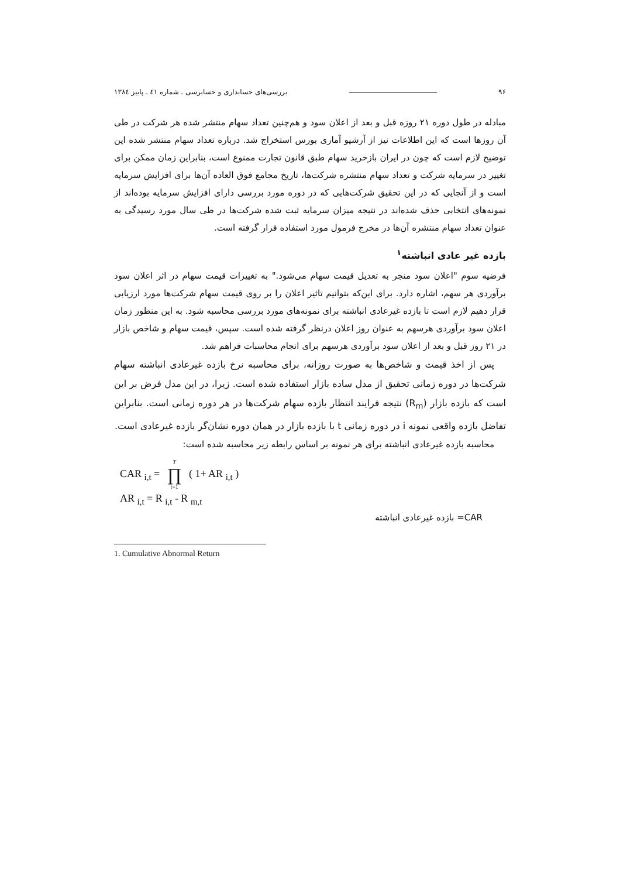۹۶ بررسی‌های حسابداری و حسابرسی ـ شماره ٤۱ ـ پاییز ۱۳۸٤
مبادله در طول دوره ۲۱ روزه قبل و بعد از اعلان سود و هم‌چنین تعداد سهام منتشر شده هر شرکت در طی آن روزها است که این اطلاعات نیز از آرشیو آماری بورس استخراج شد. درباره تعداد سهام منتشر شده این توضیح لازم است که چون در ایران بازخرید سهام طبق قانون تجارت ممنوع است، بنابراین زمان ممکن برای تغییر در سرمایه شرکت و تعداد سهام منتشره شرکت‌ها، تاریخ مجامع فوق العاده آن‌ها برای افزایش سرمایه است و از آنجایی که در این تحقیق شرکت‌هایی که در دوره مورد بررسی دارای افزایش سرمایه بوده‌اند از نمونه‌های انتخابی حذف شده‌اند در نتیجه میزان سرمایه ثبت شده شرکت‌ها در طی سال مورد رسیدگی به عنوان تعداد سهام منتشره آن‌ها در مخرج فرمول مورد استفاده قرار گرفته است.
بازده غیر عادی انباشته<sup>۱</sup>
فرضیه سوم "اعلان سود منجر به تعدیل قیمت سهام می‌شود." به تغییرات قیمت سهام در اثر اعلان سود برآوردی هر سهم، اشاره دارد. برای این‌که بتوانیم تاثیر اعلان را بر روی قیمت سهام شرکت‌ها مورد ارزیابی قرار دهیم لازم است تا بازده غیرعادی انباشته برای نمونه‌های مورد بررسی محاسبه شود. به این منظور زمان اعلان سود برآوردی هرسهم به عنوان روز اعلان درنظر گرفته شده است. سپس، قیمت سهام و شاخص بازار در ۲۱ روز قبل و بعد از اعلان سود برآوردی هرسهم برای انجام محاسبات فراهم شد.
پس از اخذ قیمت و شاخص‌ها به صورت روزانه، برای محاسبه نرخ بازده غیرعادی انباشته سهام شرکت‌ها در دوره زمانی تحقیق از مدل ساده بازار استفاده شده است. زیرا، در این مدل فرض بر این است که بازده بازار (R<sub>m</sub>) نتیجه فرایند انتظار بازده سهام شرکت‌ها در هر دوره زمانی است. بنابراین تفاضل بازده واقعی نمونه i در دوره زمانی t با بازده بازار در همان دوره نشان‌گر بازده غیرعادی است.
محاسبه بازده غیرعادی انباشته برای هر نمونه بر اساس رابطه زیر محاسبه شده است:
CAR <sub>i,t</sub> = T ∏ t=1 ( 1+ AR <sub>i,t</sub> )
AR <sub>i,t</sub> = R <sub>i,t</sub> - R <sub>m,t</sub>
CAR= بازده غیرعادی انباشته
1. Cumulative Abnormal Return